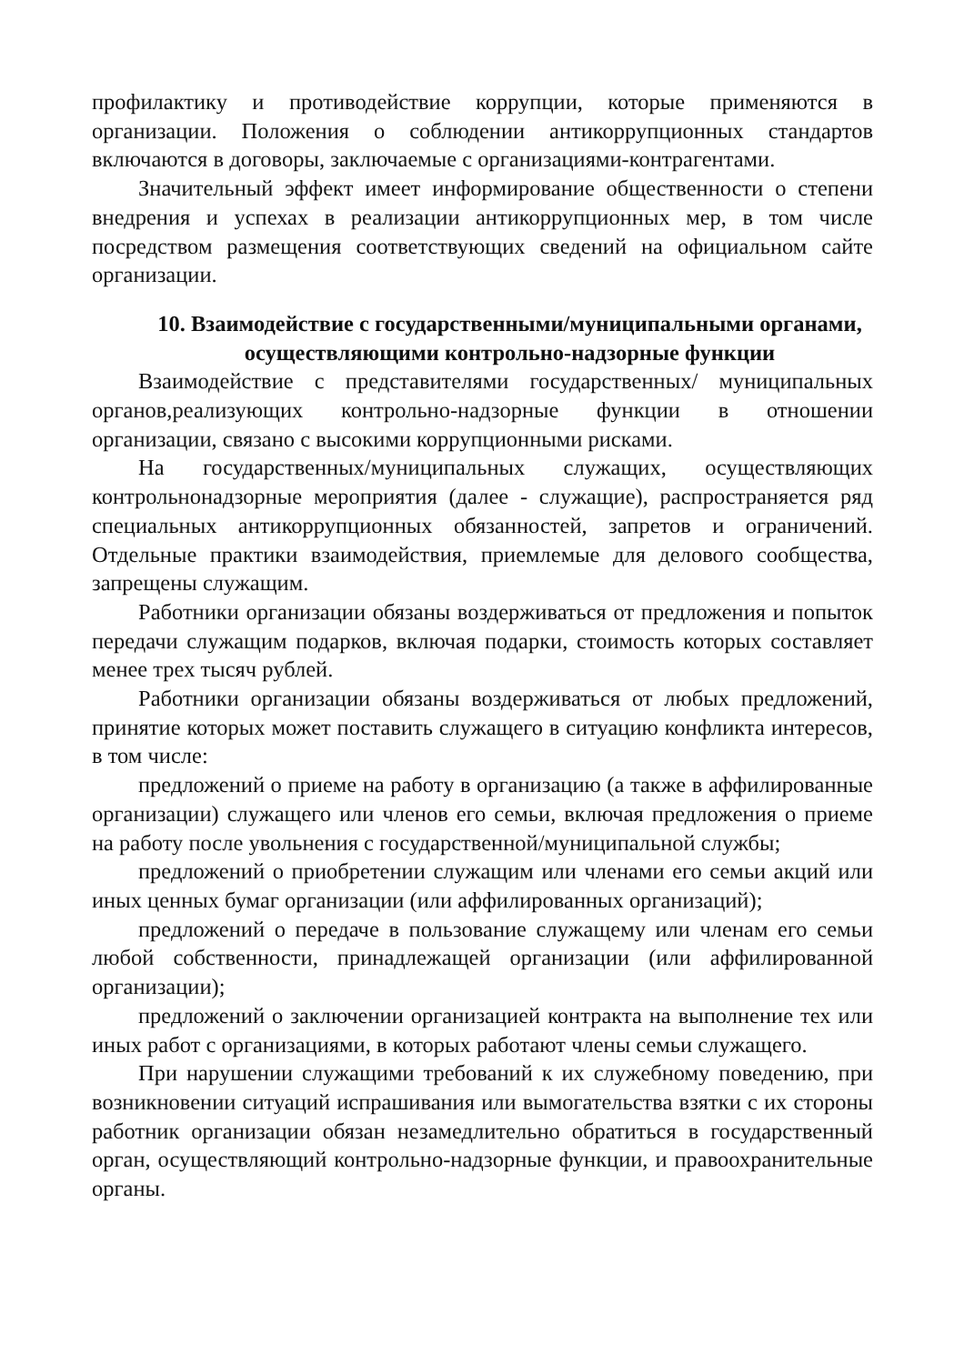профилактику и противодействие коррупции, которые применяются в организации. Положения о соблюдении антикоррупционных стандартов включаются в договоры, заключаемые с организациями-контрагентами.
Значительный эффект имеет информирование общественности о степени внедрения и успехах в реализации антикоррупционных мер, в том числе посредством размещения соответствующих сведений на официальном сайте организации.
10. Взаимодействие с государственными/муниципальными органами, осуществляющими контрольно-надзорные функции
Взаимодействие с представителями государственных/ муниципальных органов,реализующих контрольно-надзорные функции в отношении организации, связано с высокими коррупционными рисками.
На государственных/муниципальных служащих, осуществляющих контрольнонадзорные мероприятия (далее - служащие), распространяется ряд специальных антикоррупционных обязанностей, запретов и ограничений. Отдельные практики взаимодействия, приемлемые для делового сообщества, запрещены служащим.
Работники организации обязаны воздерживаться от предложения и попыток передачи служащим подарков, включая подарки, стоимость которых составляет менее трех тысяч рублей.
Работники организации обязаны воздерживаться от любых предложений, принятие которых может поставить служащего в ситуацию конфликта интересов, в том числе:
предложений о приеме на работу в организацию (а также в аффилированные организации) служащего или членов его семьи, включая предложения о приеме на работу после увольнения с государственной/муниципальной службы;
предложений о приобретении служащим или членами его семьи акций или иных ценных бумаг организации (или аффилированных организаций);
предложений о передаче в пользование служащему или членам его семьи любой собственности, принадлежащей организации (или аффилированной организации);
предложений о заключении организацией контракта на выполнение тех или иных работ с организациями, в которых работают члены семьи служащего.
При нарушении служащими требований к их служебному поведению, при возникновении ситуаций испрашивания или вымогательства взятки с их стороны работник организации обязан незамедлительно обратиться в государственный орган, осуществляющий контрольно-надзорные функции, и правоохранительные органы.